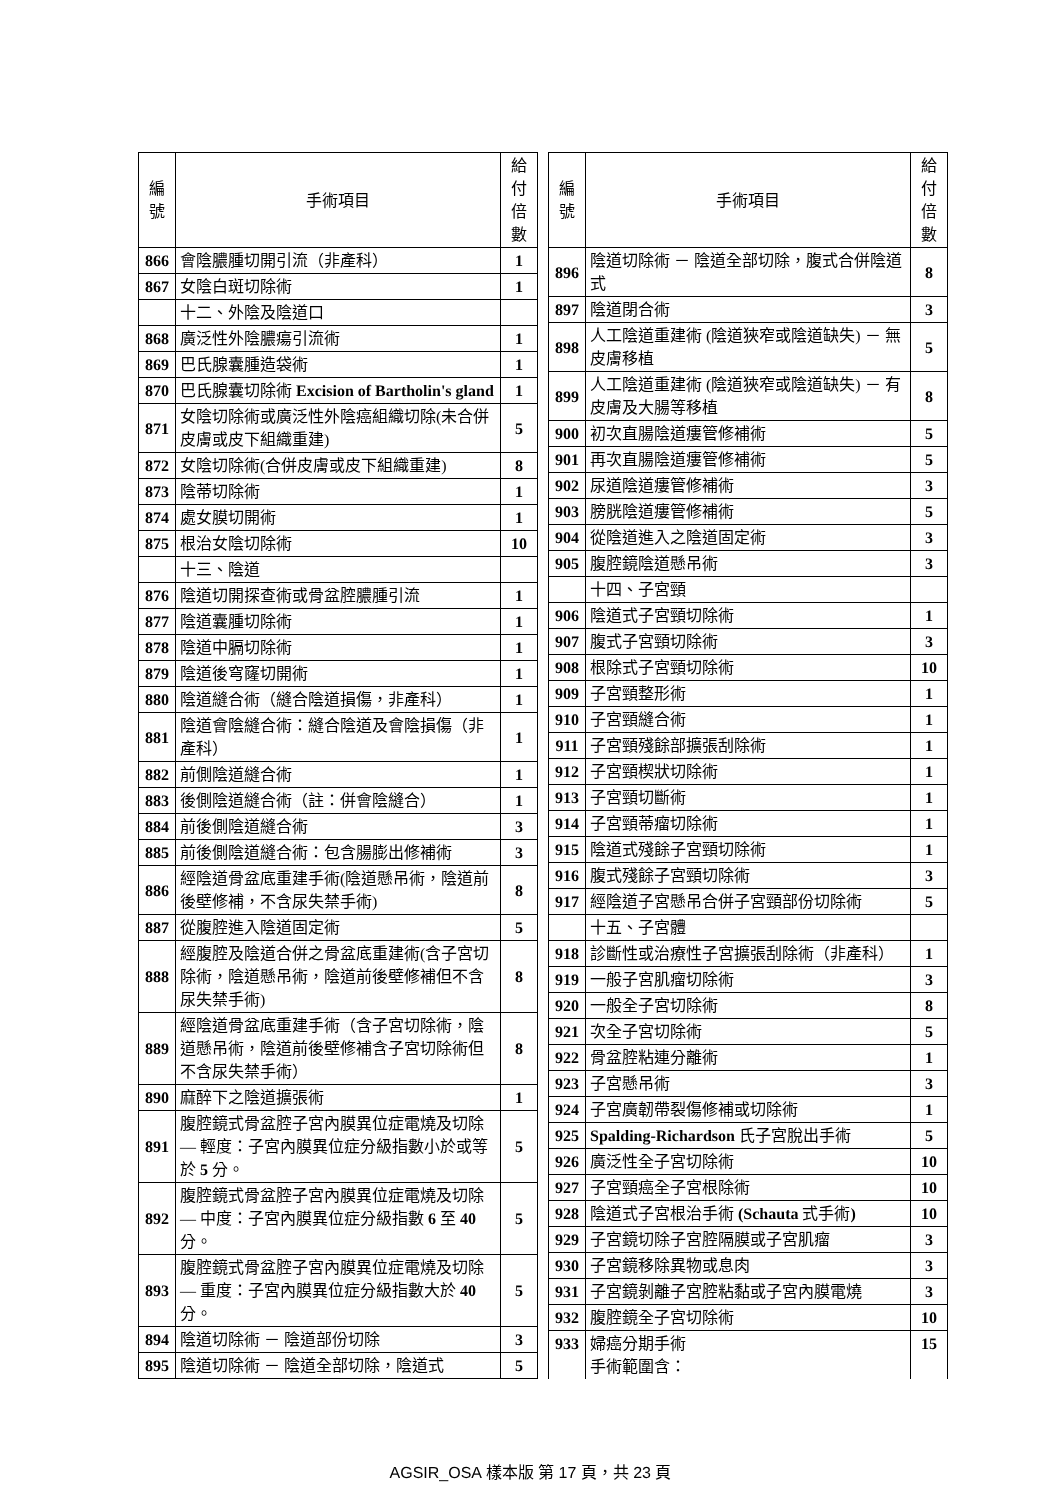| 編 號 | 手術項目 | 給付 倍數 |
| --- | --- | --- |
| 866 | 會陰膿腫切開引流（非產科） | 1 |
| 867 | 女陰白斑切除術 | 1 |
| | 十二、外陰及陰道口 | |
| 868 | 廣泛性外陰膿瘍引流術 | 1 |
| 869 | 巴氏腺囊腫造袋術 | 1 |
| 870 | 巴氏腺囊切除術 Excision of Bartholin's gland | 1 |
| 871 | 女陰切除術或廣泛性外陰癌組織切除(未合併皮膚或皮下組織重建) | 5 |
| 872 | 女陰切除術(合併皮膚或皮下組織重建) | 8 |
| 873 | 陰蒂切除術 | 1 |
| 874 | 處女膜切開術 | 1 |
| 875 | 根治女陰切除術 | 10 |
| | 十三、陰道 | |
| 876 | 陰道切開探查術或骨盆腔膿腫引流 | 1 |
| 877 | 陰道囊腫切除術 | 1 |
| 878 | 陰道中膈切除術 | 1 |
| 879 | 陰道後穹窿切開術 | 1 |
| 880 | 陰道縫合術（縫合陰道損傷，非產科） | 1 |
| 881 | 陰道會陰縫合術：縫合陰道及會陰損傷（非產科） | 1 |
| 882 | 前側陰道縫合術 | 1 |
| 883 | 後側陰道縫合術（註：併會陰縫合） | 1 |
| 884 | 前後側陰道縫合術 | 3 |
| 885 | 前後側陰道縫合術：包含腸膨出修補術 | 3 |
| 886 | 經陰道骨盆底重建手術(陰道懸吊術，陰道前後壁修補，不含尿失禁手術) | 8 |
| 887 | 從腹腔進入陰道固定術 | 5 |
| 888 | 經腹腔及陰道合併之骨盆底重建術(含子宮切除術，陰道懸吊術，陰道前後壁修補但不含尿失禁手術) | 8 |
| 889 | 經陰道骨盆底重建手術（含子宮切除術，陰道懸吊術，陰道前後壁修補含子宮切除術但不含尿失禁手術） | 8 |
| 890 | 麻醉下之陰道擴張術 | 1 |
| 891 | 腹腔鏡式骨盆腔子宮內膜異位症電燒及切除 — 輕度：子宮內膜異位症分級指數小於或等於 5 分。 | 5 |
| 892 | 腹腔鏡式骨盆腔子宮內膜異位症電燒及切除 — 中度：子宮內膜異位症分級指數 6 至 40 分。 | 5 |
| 893 | 腹腔鏡式骨盆腔子宮內膜異位症電燒及切除 — 重度：子宮內膜異位症分級指數大於 40 分。 | 5 |
| 894 | 陰道切除術 － 陰道部份切除 | 3 |
| 895 | 陰道切除術 － 陰道全部切除，陰道式 | 5 |
| 編 號 | 手術項目 | 給付 倍數 |
| --- | --- | --- |
| 896 | 陰道切除術 － 陰道全部切除，腹式合併陰道式 | 8 |
| 897 | 陰道閉合術 | 3 |
| 898 | 人工陰道重建術 (陰道狹窄或陰道缺失) － 無皮膚移植 | 5 |
| 899 | 人工陰道重建術 (陰道狹窄或陰道缺失) － 有皮膚及大腸等移植 | 8 |
| 900 | 初次直腸陰道瘻管修補術 | 5 |
| 901 | 再次直腸陰道瘻管修補術 | 5 |
| 902 | 尿道陰道瘻管修補術 | 3 |
| 903 | 膀胱陰道瘻管修補術 | 5 |
| 904 | 從陰道進入之陰道固定術 | 3 |
| 905 | 腹腔鏡陰道懸吊術 | 3 |
| | 十四、子宮頸 | |
| 906 | 陰道式子宮頸切除術 | 1 |
| 907 | 腹式子宮頸切除術 | 3 |
| 908 | 根除式子宮頸切除術 | 10 |
| 909 | 子宮頸整形術 | 1 |
| 910 | 子宮頸縫合術 | 1 |
| 911 | 子宮頸殘餘部擴張刮除術 | 1 |
| 912 | 子宮頸楔狀切除術 | 1 |
| 913 | 子宮頸切斷術 | 1 |
| 914 | 子宮頸蒂瘤切除術 | 1 |
| 915 | 陰道式殘餘子宮頸切除術 | 1 |
| 916 | 腹式殘餘子宮頸切除術 | 3 |
| 917 | 經陰道子宮懸吊合併子宮頸部份切除術 | 5 |
| | 十五、子宮體 | |
| 918 | 診斷性或治療性子宮擴張刮除術（非產科） | 1 |
| 919 | 一般子宮肌瘤切除術 | 3 |
| 920 | 一般全子宮切除術 | 8 |
| 921 | 次全子宮切除術 | 5 |
| 922 | 骨盆腔粘連分離術 | 1 |
| 923 | 子宮懸吊術 | 3 |
| 924 | 子宮廣韌帶裂傷修補或切除術 | 1 |
| 925 | Spalding-Richardson 氏子宮脫出手術 | 5 |
| 926 | 廣泛性全子宮切除術 | 10 |
| 927 | 子宮頸癌全子宮根除術 | 10 |
| 928 | 陰道式子宮根治手術 (Schauta 式手術 ) | 10 |
| 929 | 子宮鏡切除子宮腔隔膜或子宮肌瘤 | 3 |
| 930 | 子宮鏡移除異物或息肉 | 3 |
| 931 | 子宮鏡剝離子宮腔粘黏或子宮內膜電燒 | 3 |
| 932 | 腹腔鏡全子宮切除術 | 10 |
| 933 | 婦癌分期手術 手術範圍含： | 15 |
AGSIR_OSA 樣本版 第 17 頁，共 23 頁